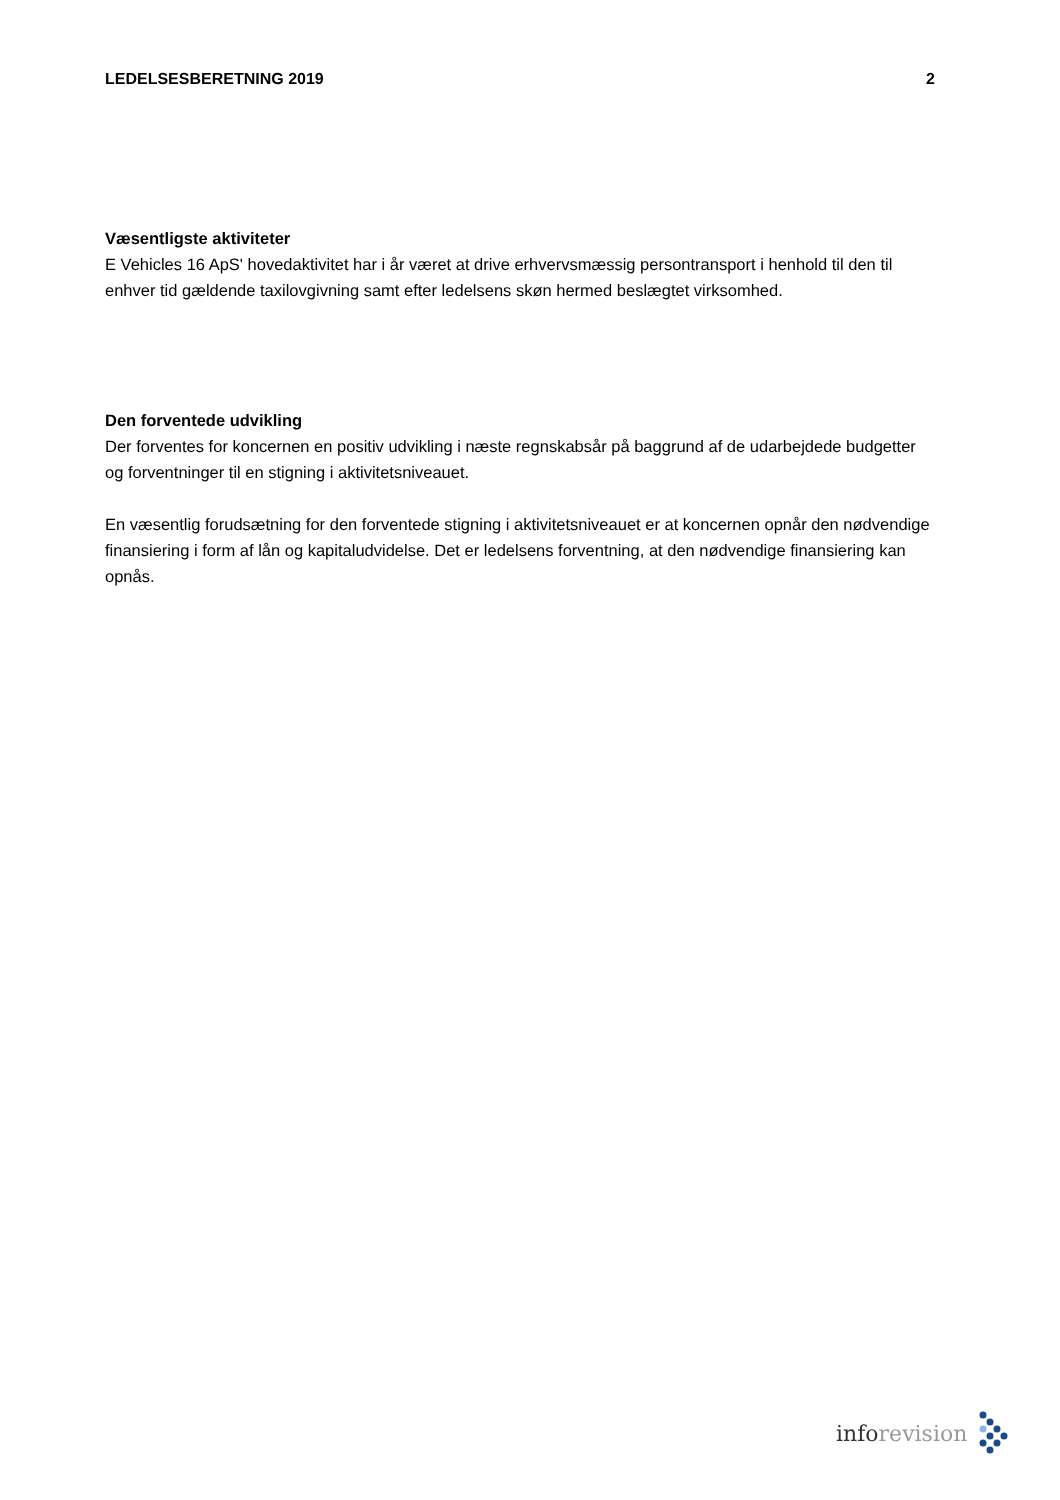LEDELSESBERETNING 2019 2
Væsentligste aktiviteter
E Vehicles 16 ApS' hovedaktivitet har i år været at drive erhvervsmæssig persontransport i henhold til den til enhver tid gældende taxilovgivning samt efter ledelsens skøn hermed beslægtet virksomhed.
Den forventede udvikling
Der forventes for koncernen en positiv udvikling i næste regnskabsår på baggrund af de udarbejdede budgetter og forventninger til en stigning i aktivitetsniveauet.
En væsentlig forudsætning for den forventede stigning i aktivitetsniveauet er at koncernen opnår den nødvendige finansiering i form af lån og kapitaludvidelse. Det er ledelsens forventning, at den nødvendige finansiering kan opnås.
info revision